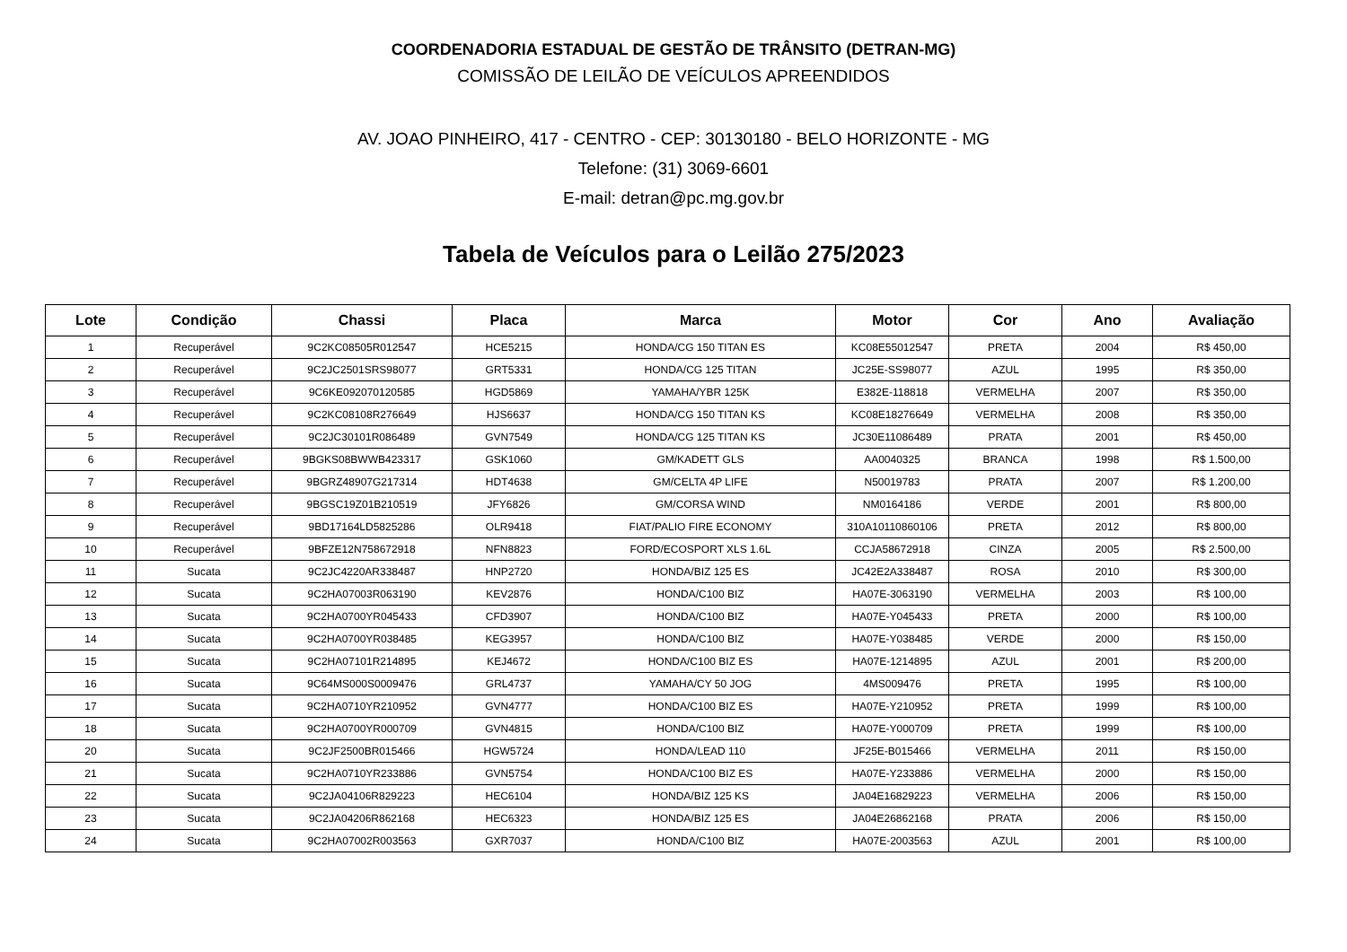COORDENADORIA ESTADUAL DE GESTÃO DE TRÂNSITO (DETRAN-MG)
COMISSÃO DE LEILÃO DE VEÍCULOS APREENDIDOS
AV. JOAO PINHEIRO, 417 - CENTRO - CEP: 30130180 - BELO HORIZONTE - MG
Telefone: (31) 3069-6601
E-mail: detran@pc.mg.gov.br
Tabela de Veículos para o Leilão 275/2023
| Lote | Condição | Chassi | Placa | Marca | Motor | Cor | Ano | Avaliação |
| --- | --- | --- | --- | --- | --- | --- | --- | --- |
| 1 | Recuperável | 9C2KC08505R012547 | HCE5215 | HONDA/CG 150 TITAN ES | KC08E55012547 | PRETA | 2004 | R$ 450,00 |
| 2 | Recuperável | 9C2JC2501SRS98077 | GRT5331 | HONDA/CG 125 TITAN | JC25E-SS98077 | AZUL | 1995 | R$ 350,00 |
| 3 | Recuperável | 9C6KE092070120585 | HGD5869 | YAMAHA/YBR 125K | E382E-118818 | VERMELHA | 2007 | R$ 350,00 |
| 4 | Recuperável | 9C2KC08108R276649 | HJS6637 | HONDA/CG 150 TITAN KS | KC08E18276649 | VERMELHA | 2008 | R$ 350,00 |
| 5 | Recuperável | 9C2JC30101R086489 | GVN7549 | HONDA/CG 125 TITAN KS | JC30E11086489 | PRATA | 2001 | R$ 450,00 |
| 6 | Recuperável | 9BGKS08BWWB423317 | GSK1060 | GM/KADETT GLS | AA0040325 | BRANCA | 1998 | R$ 1.500,00 |
| 7 | Recuperável | 9BGRZ48907G217314 | HDT4638 | GM/CELTA 4P LIFE | N50019783 | PRATA | 2007 | R$ 1.200,00 |
| 8 | Recuperável | 9BGSC19Z01B210519 | JFY6826 | GM/CORSA WIND | NM0164186 | VERDE | 2001 | R$ 800,00 |
| 9 | Recuperável | 9BD17164LD5825286 | OLR9418 | FIAT/PALIO FIRE ECONOMY | 310A10110860106 | PRETA | 2012 | R$ 800,00 |
| 10 | Recuperável | 9BFZE12N758672918 | NFN8823 | FORD/ECOSPORT XLS 1.6L | CCJA58672918 | CINZA | 2005 | R$ 2.500,00 |
| 11 | Sucata | 9C2JC4220AR338487 | HNP2720 | HONDA/BIZ 125 ES | JC42E2A338487 | ROSA | 2010 | R$ 300,00 |
| 12 | Sucata | 9C2HA07003R063190 | KEV2876 | HONDA/C100 BIZ | HA07E-3063190 | VERMELHA | 2003 | R$ 100,00 |
| 13 | Sucata | 9C2HA0700YR045433 | CFD3907 | HONDA/C100 BIZ | HA07E-Y045433 | PRETA | 2000 | R$ 100,00 |
| 14 | Sucata | 9C2HA0700YR038485 | KEG3957 | HONDA/C100 BIZ | HA07E-Y038485 | VERDE | 2000 | R$ 150,00 |
| 15 | Sucata | 9C2HA07101R214895 | KEJ4672 | HONDA/C100 BIZ ES | HA07E-1214895 | AZUL | 2001 | R$ 200,00 |
| 16 | Sucata | 9C64MS000S0009476 | GRL4737 | YAMAHA/CY 50 JOG | 4MS009476 | PRETA | 1995 | R$ 100,00 |
| 17 | Sucata | 9C2HA0710YR210952 | GVN4777 | HONDA/C100 BIZ ES | HA07E-Y210952 | PRETA | 1999 | R$ 100,00 |
| 18 | Sucata | 9C2HA0700YR000709 | GVN4815 | HONDA/C100 BIZ | HA07E-Y000709 | PRETA | 1999 | R$ 100,00 |
| 20 | Sucata | 9C2JF2500BR015466 | HGW5724 | HONDA/LEAD 110 | JF25E-B015466 | VERMELHA | 2011 | R$ 150,00 |
| 21 | Sucata | 9C2HA0710YR233886 | GVN5754 | HONDA/C100 BIZ ES | HA07E-Y233886 | VERMELHA | 2000 | R$ 150,00 |
| 22 | Sucata | 9C2JA04106R829223 | HEC6104 | HONDA/BIZ 125 KS | JA04E16829223 | VERMELHA | 2006 | R$ 150,00 |
| 23 | Sucata | 9C2JA04206R862168 | HEC6323 | HONDA/BIZ 125 ES | JA04E26862168 | PRATA | 2006 | R$ 150,00 |
| 24 | Sucata | 9C2HA07002R003563 | GXR7037 | HONDA/C100 BIZ | HA07E-2003563 | AZUL | 2001 | R$ 100,00 |